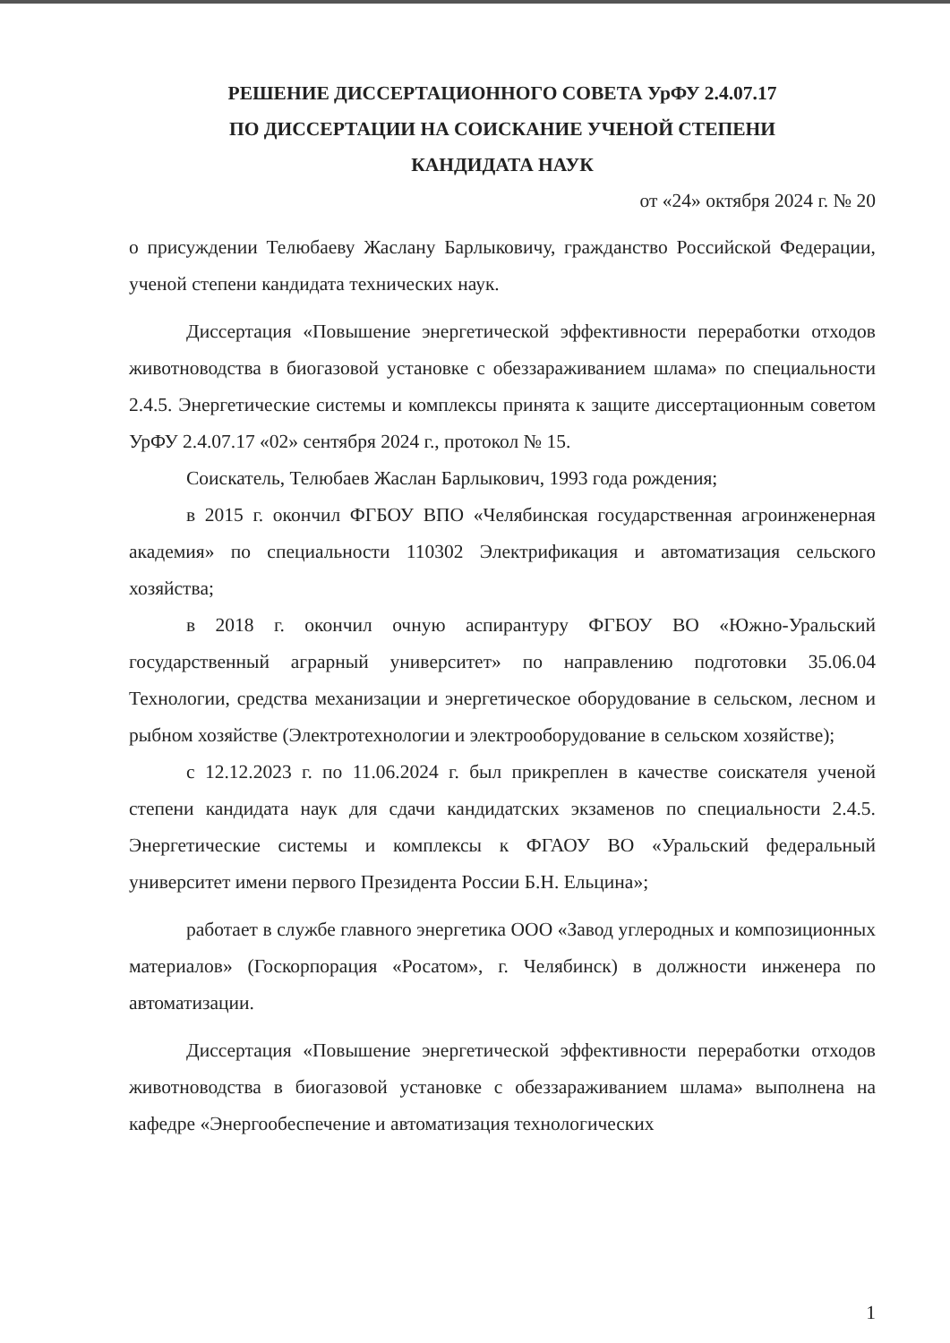РЕШЕНИЕ ДИССЕРТАЦИОННОГО СОВЕТА УрФУ 2.4.07.17
ПО ДИССЕРТАЦИИ НА СОИСКАНИЕ УЧЕНОЙ СТЕПЕНИ
КАНДИДАТА НАУК
от «24» октября 2024 г. № 20
о присуждении Телюбаеву Жаслану Барлыковичу, гражданство Российской Федерации, ученой степени кандидата технических наук.
Диссертация «Повышение энергетической эффективности переработки отходов животноводства в биогазовой установке с обеззараживанием шлама» по специальности 2.4.5. Энергетические системы и комплексы принята к защите диссертационным советом УрФУ 2.4.07.17 «02» сентября 2024 г., протокол № 15.
Соискатель, Телюбаев Жаслан Барлыкович, 1993 года рождения;
в 2015 г. окончил ФГБОУ ВПО «Челябинская государственная агроинженерная академия» по специальности 110302 Электрификация и автоматизация сельского хозяйства;
в 2018 г. окончил очную аспирантуру ФГБОУ ВО «Южно-Уральский государственный аграрный университет» по направлению подготовки 35.06.04 Технологии, средства механизации и энергетическое оборудование в сельском, лесном и рыбном хозяйстве (Электротехнологии и электрооборудование в сельском хозяйстве);
с 12.12.2023 г. по 11.06.2024 г. был прикреплен в качестве соискателя ученой степени кандидата наук для сдачи кандидатских экзаменов по специальности 2.4.5. Энергетические системы и комплексы к ФГАОУ ВО «Уральский федеральный университет имени первого Президента России Б.Н. Ельцина»;
работает в службе главного энергетика ООО «Завод углеродных и композиционных материалов» (Госкорпорация «Росатом», г. Челябинск) в должности инженера по автоматизации.
Диссертация «Повышение энергетической эффективности переработки отходов животноводства в биогазовой установке с обеззараживанием шлама» выполнена на кафедре «Энергообеспечение и автоматизация технологических
1